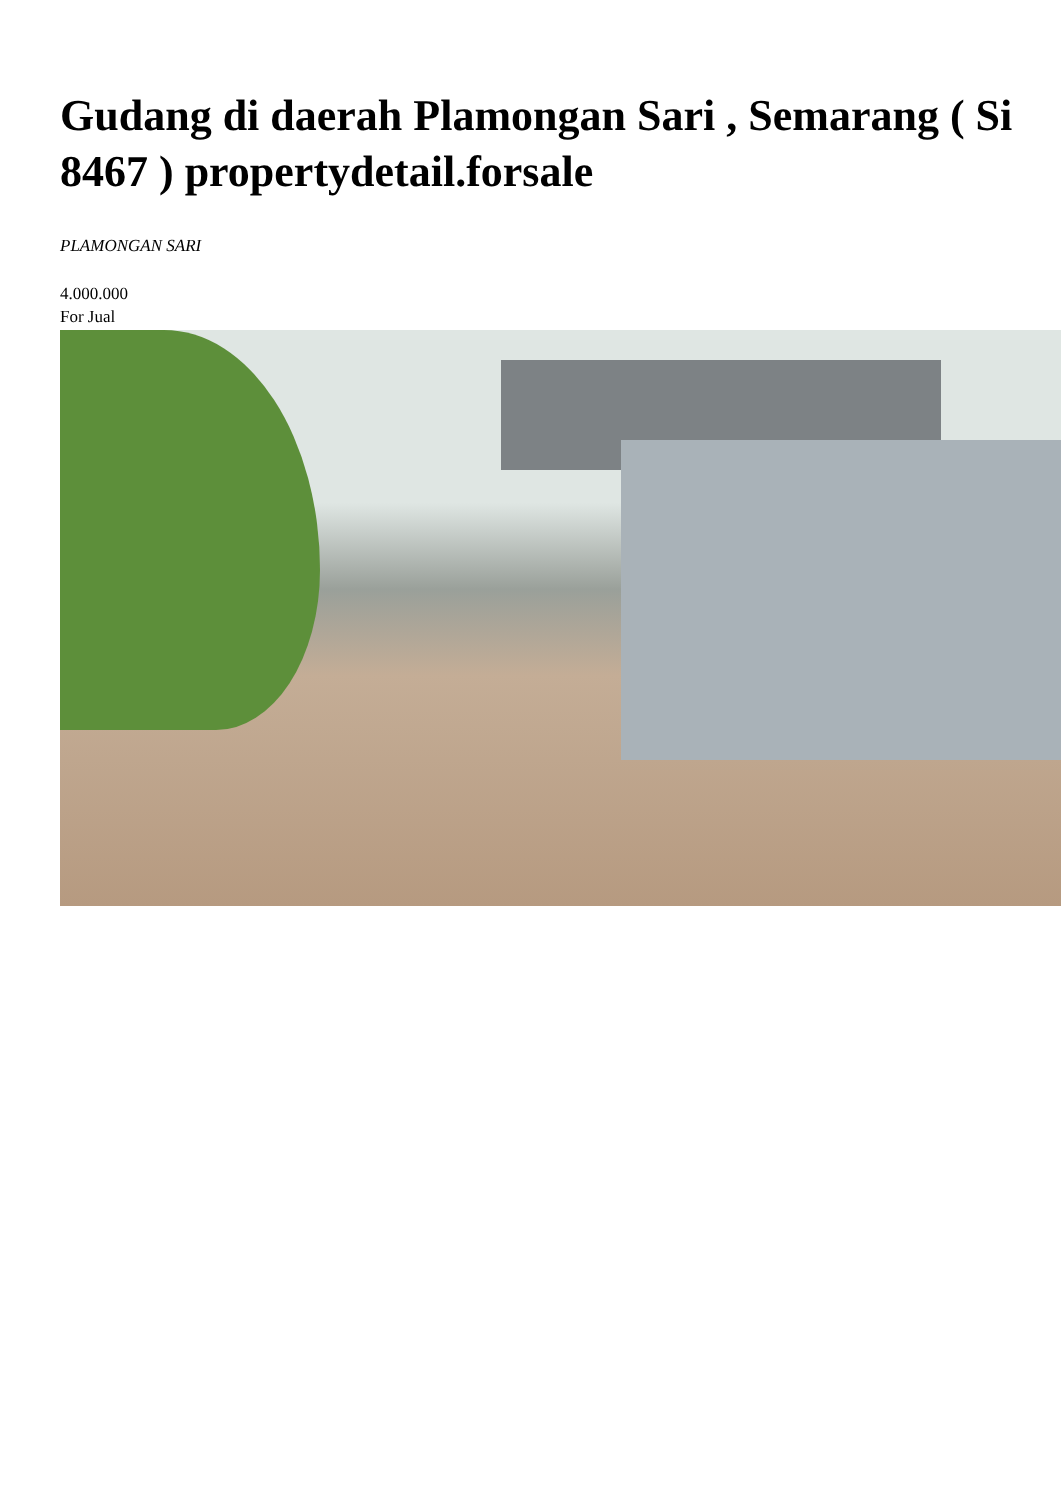Gudang di daerah Plamongan Sari , Semarang ( Si 8467 ) propertydetail.forsale
PLAMONGAN SARI
4.000.000
For Jual